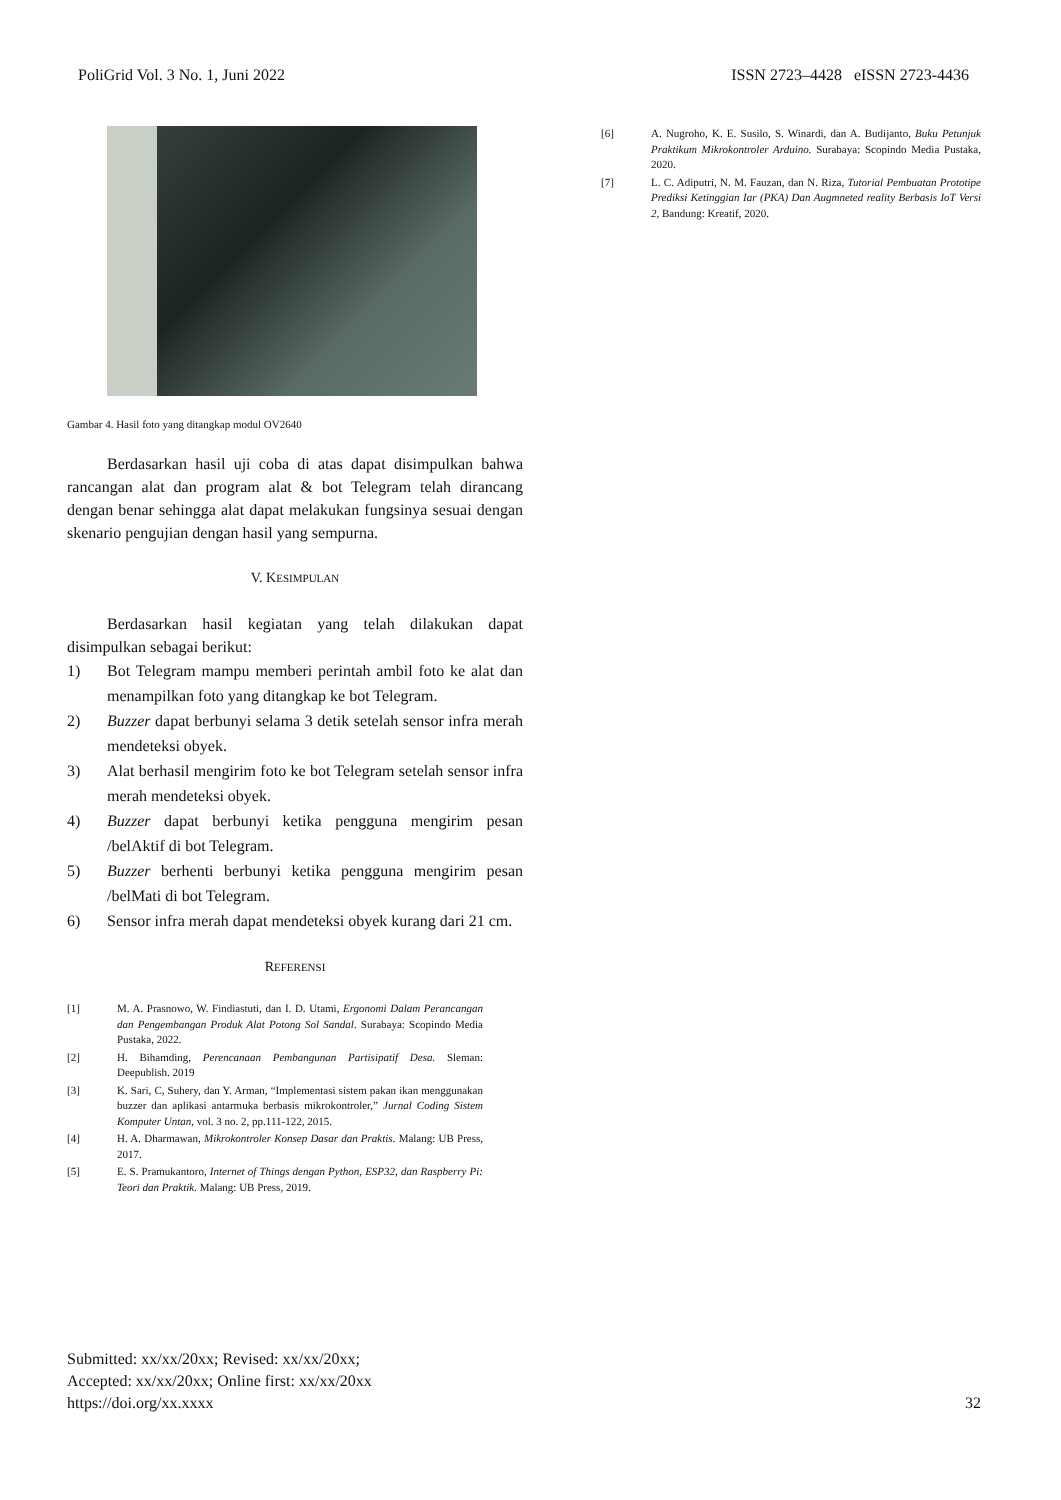PoliGrid Vol. 3 No. 1, Juni 2022 ISSN 2723–4428 eISSN 2723-4436
Gambar 4. Hasil foto yang ditangkap modul OV2640
Berdasarkan hasil uji coba di atas dapat disimpulkan bahwa rancangan alat dan program alat & bot Telegram telah dirancang dengan benar sehingga alat dapat melakukan fungsinya sesuai dengan skenario pengujian dengan hasil yang sempurna.
V. KESIMPULAN
Berdasarkan hasil kegiatan yang telah dilakukan dapat disimpulkan sebagai berikut:
1) Bot Telegram mampu memberi perintah ambil foto ke alat dan menampilkan foto yang ditangkap ke bot Telegram.
2) Buzzer dapat berbunyi selama 3 detik setelah sensor infra merah mendeteksi obyek.
3) Alat berhasil mengirim foto ke bot Telegram setelah sensor infra merah mendeteksi obyek.
4) Buzzer dapat berbunyi ketika pengguna mengirim pesan /belAktif di bot Telegram.
5) Buzzer berhenti berbunyi ketika pengguna mengirim pesan /belMati di bot Telegram.
6) Sensor infra merah dapat mendeteksi obyek kurang dari 21 cm.
REFERENSI
[1] M. A. Prasnowo, W. Findiastuti, dan I. D. Utami, Ergonomi Dalam Perancangan dan Pengembangan Produk Alat Potong Sol Sandal. Surabaya: Scopindo Media Pustaka, 2022.
[2] H. Bihamding, Perencanaan Pembangunan Partisipatif Desa. Sleman: Deepublish. 2019
[3] K. Sari, C, Suhery, dan Y. Arman, “Implementasi sistem pakan ikan menggunakan buzzer dan aplikasi antarmuka berbasis mikrokontroler,” Jurnal Coding Sistem Komputer Untan, vol. 3 no. 2, pp.111-122, 2015.
[4] H. A. Dharmawan, Mikrokontroler Konsep Dasar dan Praktis. Malang: UB Press, 2017.
[5] E. S. Pramukantoro, Internet of Things dengan Python, ESP32, dan Raspberry Pi: Teori dan Praktik. Malang: UB Press, 2019.
[6] A. Nugroho, K. E. Susilo, S. Winardi, dan A. Budijanto, Buku Petunjuk Praktikum Mikrokontroler Arduino. Surabaya: Scopindo Media Pustaka, 2020.
[7] L. C. Adiputri, N. M. Fauzan, dan N. Riza, Tutorial Pembuatan Prototipe Prediksi Ketinggian Iar (PKA) Dan Augmneted reality Berbasis IoT Versi 2, Bandung: Kreatif, 2020.
Submitted: xx/xx/20xx; Revised: xx/xx/20xx;
Accepted: xx/xx/20xx; Online first: xx/xx/20xx
https://doi.org/xx.xxxx
32